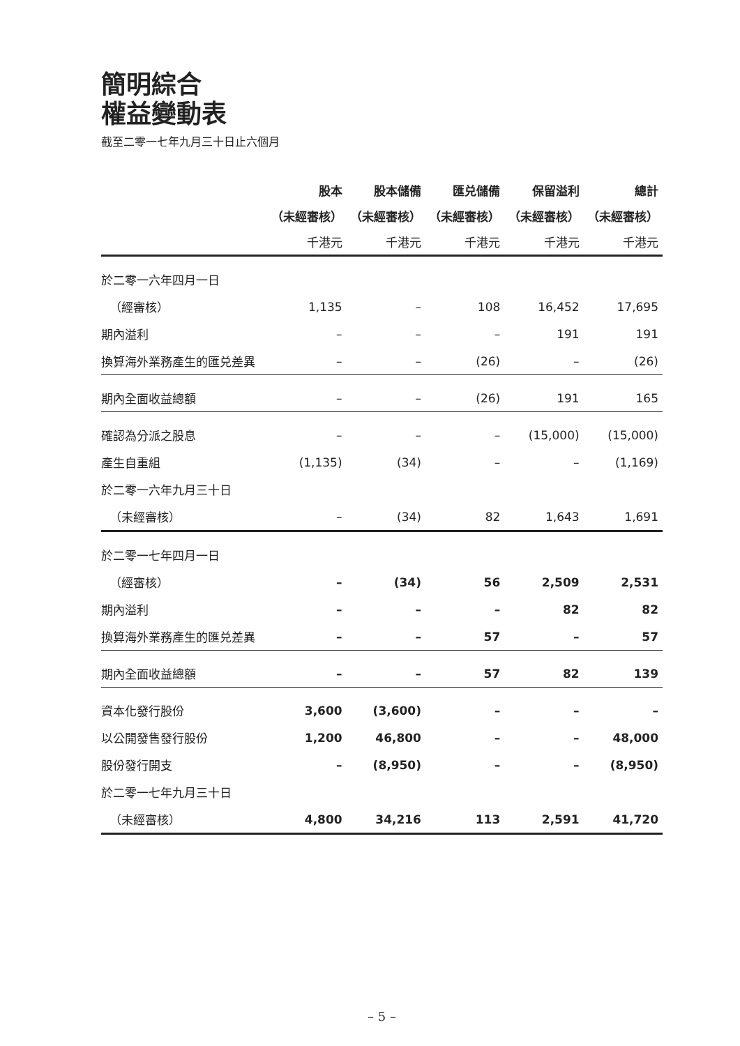簡明綜合
權益變動表
截至二零一七年九月三十日止六個月
| | 股本 | 股本儲備 | 匯兑儲備 | 保留溢利 | 總計 |
| --- | --- | --- | --- | --- | --- |
| | （未經審核） | （未經審核） | （未經審核） | （未經審核） | （未經審核） |
| | 千港元 | 千港元 | 千港元 | 千港元 | 千港元 |
| 於二零一六年四月一日 | | | | | |
| （經審核） | 1,135 | – | 108 | 16,452 | 17,695 |
| 期內溢利 | – | – | – | 191 | 191 |
| 換算海外業務產生的匯兑差異 | – | – | (26) | – | (26) |
| 期內全面收益總額 | – | – | (26) | 191 | 165 |
| 確認為分派之股息 | – | – | – | (15,000) | (15,000) |
| 產生自重組 | (1,135) | (34) | – | – | (1,169) |
| 於二零一六年九月三十日 | | | | | |
| （未經審核） | – | (34) | 82 | 1,643 | 1,691 |
| 於二零一七年四月一日 | | | | | |
| （經審核） | – | (34) | 56 | 2,509 | 2,531 |
| 期內溢利 | – | – | – | 82 | 82 |
| 換算海外業務產生的匯兑差異 | – | – | 57 | – | 57 |
| 期內全面收益總額 | – | – | 57 | 82 | 139 |
| 資本化發行股份 | 3,600 | (3,600) | – | – | – |
| 以公開發售發行股份 | 1,200 | 46,800 | – | – | 48,000 |
| 股份發行開支 | – | (8,950) | – | – | (8,950) |
| 於二零一七年九月三十日 | | | | | |
| （未經審核） | 4,800 | 34,216 | 113 | 2,591 | 41,720 |
– 5 –